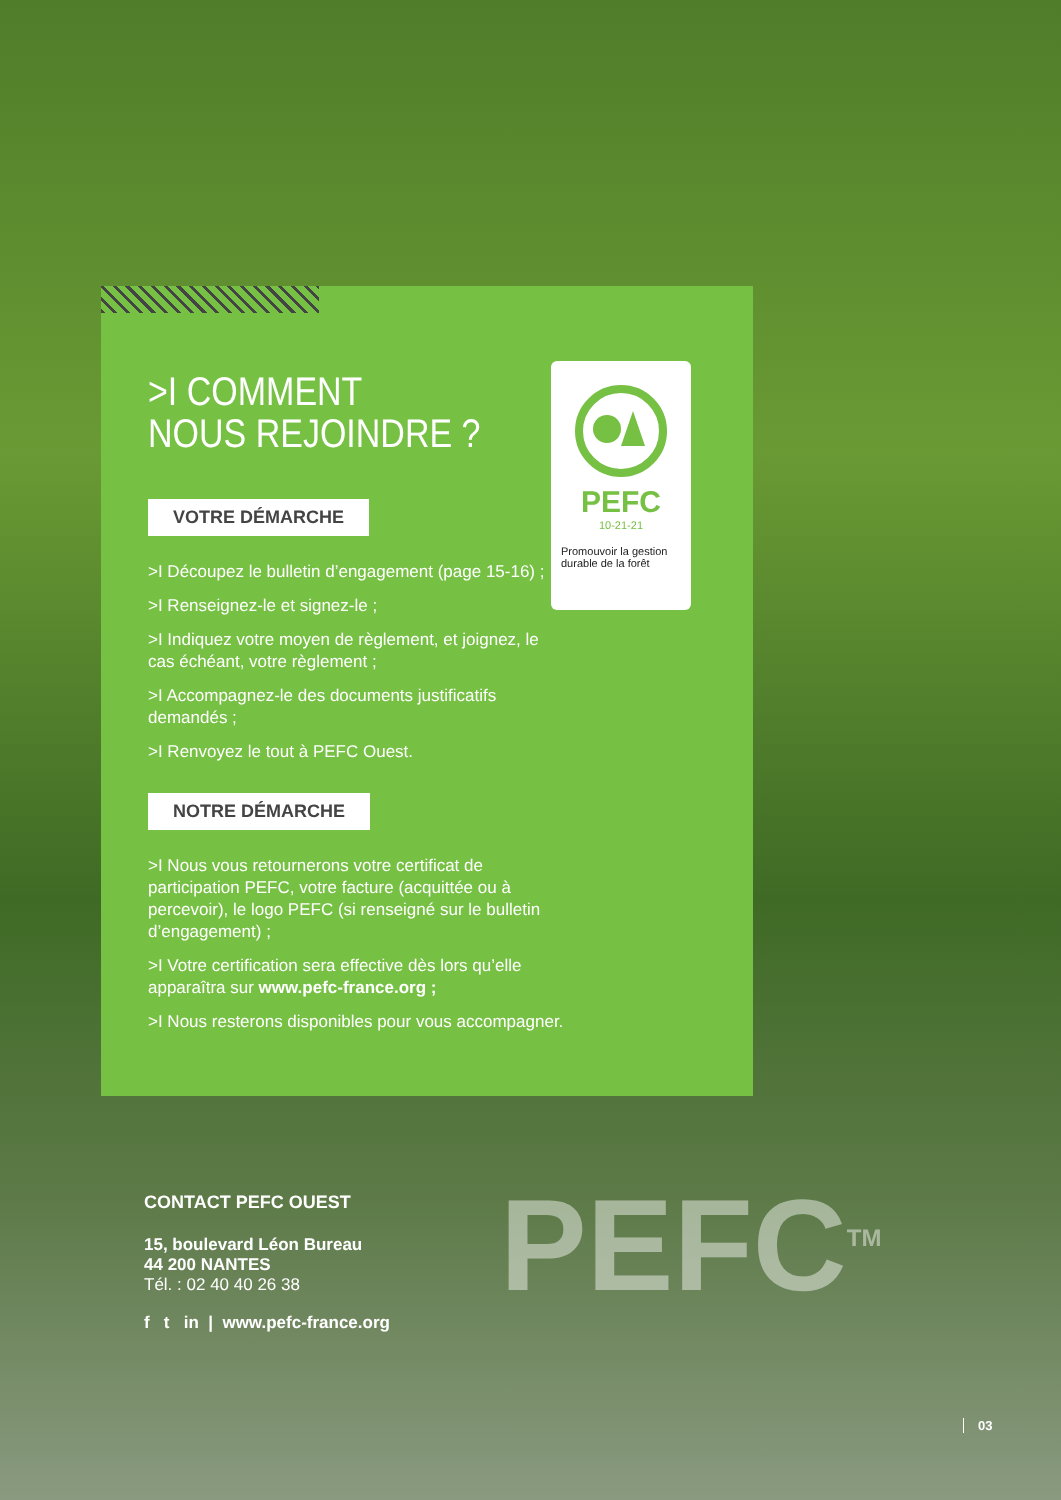>I COMMENT
NOUS REJOINDRE ?
VOTRE DÉMARCHE
>I Découpez le bulletin d’engagement (page 15-16) ;
>I Renseignez-le et signez-le ;
>I Indiquez votre moyen de règlement, et joignez, le cas échéant, votre règlement ;
>I Accompagnez-le des documents justificatifs demandés ;
>I Renvoyez le tout à PEFC Ouest.
NOTRE DÉMARCHE
>I Nous vous retournerons votre certificat de participation PEFC, votre facture (acquittée ou à percevoir), le logo PEFC (si renseigné sur le bulletin d’engagement) ;
>I Votre certification sera effective dès lors qu’elle apparaîtra sur www.pefc-france.org ;
>I Nous resterons disponibles pour vous accompagner.
PEFC
10-21-21
Promouvoir la gestion durable de la forêt
CONTACT PEFC OUEST
15, boulevard Léon Bureau
44 200 NANTES
Tél. : 02 40 40 26 38
f t in | www.pefc-france.org
PEFC<sup>TM</sup>
03